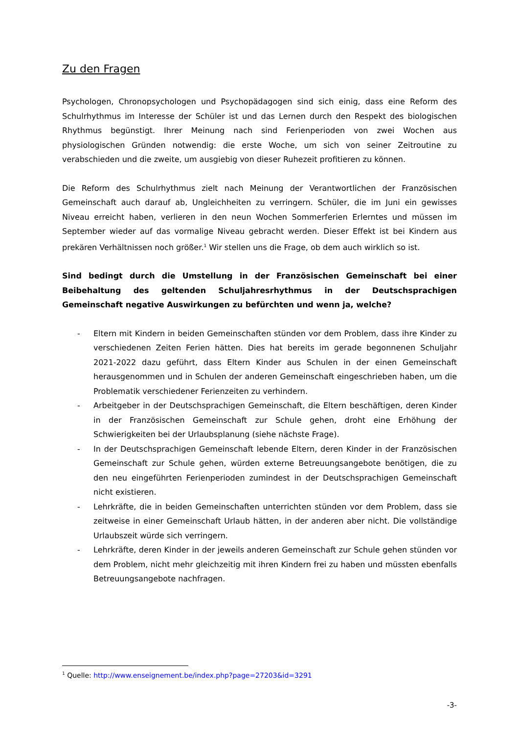Zu den Fragen
Psychologen, Chronopsychologen und Psychopädagogen sind sich einig, dass eine Reform des Schulrhythmus im Interesse der Schüler ist und das Lernen durch den Respekt des biologischen Rhythmus begünstigt. Ihrer Meinung nach sind Ferienperioden von zwei Wochen aus physiologischen Gründen notwendig: die erste Woche, um sich von seiner Zeitroutine zu verabschieden und die zweite, um ausgiebig von dieser Ruhezeit profitieren zu können.
Die Reform des Schulrhythmus zielt nach Meinung der Verantwortlichen der Französischen Gemeinschaft auch darauf ab, Ungleichheiten zu verringern. Schüler, die im Juni ein gewisses Niveau erreicht haben, verlieren in den neun Wochen Sommerferien Erlerntes und müssen im September wieder auf das vormalige Niveau gebracht werden. Dieser Effekt ist bei Kindern aus prekären Verhältnissen noch größer.<sup>1</sup> Wir stellen uns die Frage, ob dem auch wirklich so ist.
Sind bedingt durch die Umstellung in der Französischen Gemeinschaft bei einer Beibehaltung des geltenden Schuljahresrhythmus in der Deutschsprachigen Gemeinschaft negative Auswirkungen zu befürchten und wenn ja, welche?
- Eltern mit Kindern in beiden Gemeinschaften stünden vor dem Problem, dass ihre Kinder zu verschiedenen Zeiten Ferien hätten. Dies hat bereits im gerade begonnenen Schuljahr 2021-2022 dazu geführt, dass Eltern Kinder aus Schulen in der einen Gemeinschaft herausgenommen und in Schulen der anderen Gemeinschaft eingeschrieben haben, um die Problematik verschiedener Ferienzeiten zu verhindern.
- Arbeitgeber in der Deutschsprachigen Gemeinschaft, die Eltern beschäftigen, deren Kinder in der Französischen Gemeinschaft zur Schule gehen, droht eine Erhöhung der Schwierigkeiten bei der Urlaubsplanung (siehe nächste Frage).
- In der Deutschsprachigen Gemeinschaft lebende Eltern, deren Kinder in der Französischen Gemeinschaft zur Schule gehen, würden externe Betreuungsangebote benötigen, die zu den neu eingeführten Ferienperioden zumindest in der Deutschsprachigen Gemeinschaft nicht existieren.
- Lehrkräfte, die in beiden Gemeinschaften unterrichten stünden vor dem Problem, dass sie zeitweise in einer Gemeinschaft Urlaub hätten, in der anderen aber nicht. Die vollständige Urlaubszeit würde sich verringern.
- Lehrkräfte, deren Kinder in der jeweils anderen Gemeinschaft zur Schule gehen stünden vor dem Problem, nicht mehr gleichzeitig mit ihren Kindern frei zu haben und müssten ebenfalls Betreuungsangebote nachfragen.
<sup>1</sup> Quelle: http://www.enseignement.be/index.php?page=27203&id=3291
-3-